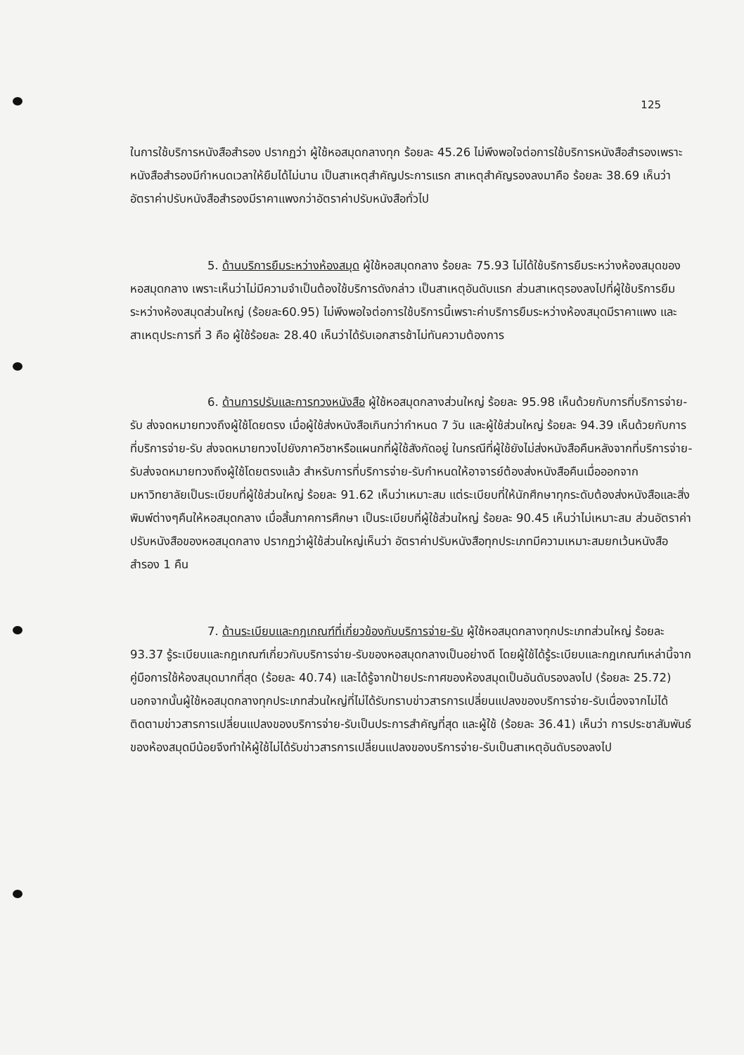125
ในการใช้บริการหนังสือสำรอง ปรากฏว่า ผู้ใช้หอสมุดกลางทุก ร้อยละ 45.26 ไม่พึงพอใจต่อการใช้บริการหนังสือสำรองเพราะหนังสือสำรองมีกำหนดเวลาให้ยืมได้ไม่นาน เป็นสาเหตุสำคัญประการแรก สาเหตุสำคัญรองลงมาคือ ร้อยละ 38.69 เห็นว่าอัตราค่าปรับหนังสือสำรองมีราคาแพงกว่าอัตราค่าปรับหนังสือทั่วไป
5. ด้านบริการยืมระหว่างห้องสมุด ผู้ใช้หอสมุดกลาง ร้อยละ 75.93 ไม่ได้ใช้บริการยืมระหว่างห้องสมุดของหอสมุดกลาง เพราะเห็นว่าไม่มีความจำเป็นต้องใช้บริการดังกล่าว เป็นสาเหตุอันดับแรก ส่วนสาเหตุรองลงไปที่ผู้ใช้บริการยืมระหว่างห้องสมุดส่วนใหญ่ (ร้อยละ60.95) ไม่พึงพอใจต่อการใช้บริการนี้เพราะค่าบริการยืมระหว่างห้องสมุดมีราคาแพง และสาเหตุประการที่ 3 คือ ผู้ใช้ร้อยละ 28.40 เห็นว่าได้รับเอกสารช้าไม่ทันความต้องการ
6. ด้านการปรับและการทวงหนังสือ ผู้ใช้หอสมุดกลางส่วนใหญ่ ร้อยละ 95.98 เห็นด้วยกับการที่บริการจ่าย-รับ ส่งจดหมายทวงถึงผู้ใช้โดยตรง เมื่อผู้ใช้ส่งหนังสือเกินกว่ากำหนด 7 วัน และผู้ใช้ส่วนใหญ่ ร้อยละ 94.39 เห็นด้วยกับการที่บริการจ่าย-รับ ส่งจดหมายทวงไปยังภาควิชาหรือแผนกที่ผู้ใช้สังกัดอยู่ ในกรณีที่ผู้ใช้ยังไม่ส่งหนังสือคืนหลังจากที่บริการจ่าย-รับส่งจดหมายทวงถึงผู้ใช้โดยตรงแล้ว สำหรับการที่บริการจ่าย-รับกำหนดให้อาจารย์ต้องส่งหนังสือคืนเมื่อออกจากมหาวิทยาลัยเป็นระเบียบที่ผู้ใช้ส่วนใหญ่ ร้อยละ 91.62 เห็นว่าเหมาะสม แต่ระเบียบที่ให้นักศึกษาทุกระดับต้องส่งหนังสือและสิ่งพิมพ์ต่างๆคืนให้หอสมุดกลาง เมื่อสิ้นภาคการศึกษา เป็นระเบียบที่ผู้ใช้ส่วนใหญ่ ร้อยละ 90.45 เห็นว่าไม่เหมาะสม ส่วนอัตราค่าปรับหนังสือของหอสมุดกลาง ปรากฏว่าผู้ใช้ส่วนใหญ่เห็นว่า อัตราค่าปรับหนังสือทุกประเภทมีความเหมาะสมยกเว้นหนังสือสำรอง 1 คืน
7. ด้านระเบียบและกฎเกณฑ์ที่เกี่ยวข้องกับบริการจ่าย-รับ ผู้ใช้หอสมุดกลางทุกประเภทส่วนใหญ่ ร้อยละ 93.37 รู้ระเบียบและกฎเกณฑ์เกี่ยวกับบริการจ่าย-รับของหอสมุดกลางเป็นอย่างดี โดยผู้ใช้ได้รู้ระเบียบและกฎเกณฑ์เหล่านี้จากคู่มือการใช้ห้องสมุดมากที่สุด (ร้อยละ 40.74) และได้รู้จากป้ายประกาศของห้องสมุดเป็นอันดับรองลงไป (ร้อยละ 25.72) นอกจากนั้นผู้ใช้หอสมุดกลางทุกประเภทส่วนใหญ่ที่ไม่ได้รับทราบข่าวสารการเปลี่ยนแปลงของบริการจ่าย-รับเนื่องจากไม่ได้ติดตามข่าวสารการเปลี่ยนแปลงของบริการจ่าย-รับเป็นประการสำคัญที่สุด และผู้ใช้ (ร้อยละ 36.41) เห็นว่า การประชาสัมพันธ์ของห้องสมุดมีน้อยจึงทำให้ผู้ใช้ไม่ได้รับข่าวสารการเปลี่ยนแปลงของบริการจ่าย-รับเป็นสาเหตุอันดับรองลงไป